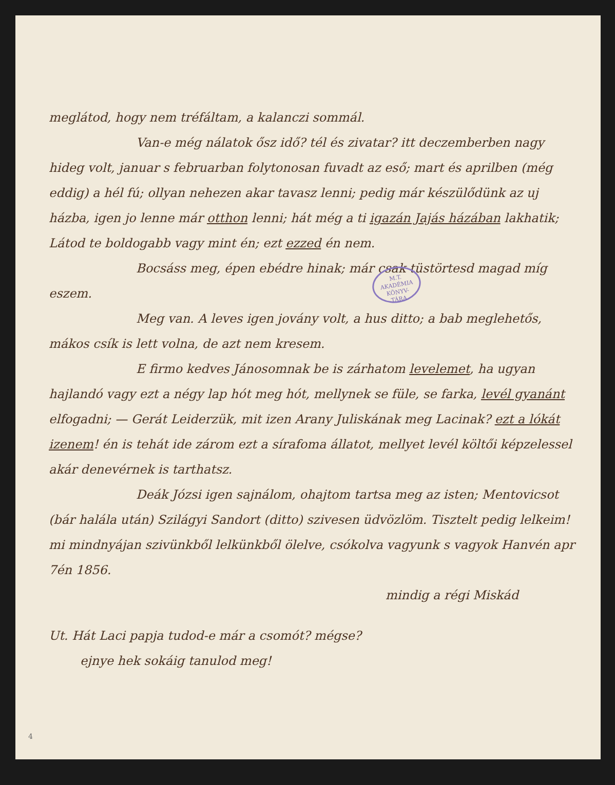M.T. AKADÉMIA
KÖNYV-
TÁRA
meglátod, hogy nem tréfáltam, a kalanczi sommál.
Van-e még nálatok ősz idő? tél és zivatar? itt deczemberben nagy hideg volt, januar s februarban folytonosan fuvadt az eső; mart és aprilben (még eddig) a hél fú; ollyan nehezen akar tavasz lenni; pedig már készülődünk az uj házba, igen jo lenne már otthon lenni; hát még a ti igazán Jajás házában lakhatik; Látod te boldogabb vagy mint én; ezt ezzed én nem.
Bocsáss meg, épen ebédre hinak; már csak tüstörtesd magad míg eszem.
Meg van. A leves igen jovány volt, a hus ditto; a bab meglehetős, mákos csík is lett volna, de azt nem kresem.
E firmo kedves Jánosomnak be is zárhatom levelemet, ha ugyan hajlandó vagy ezt a négy lap hót meg hót, mellynek se füle, se farka, levél gyanánt elfogadni; — Gerát Leiderzük, mit izen Arany Juliskának meg Lacinak? ezt a lókát izenem! én is tehát ide zárom ezt a sírafoma állatot, mellyet levél költői képzelessel akár denevérnek is tarthatsz.
Deák Józsi igen sajnálom, ohajtom tartsa meg az isten; Mentovicsot (bár halála után) Szilágyi Sandort (ditto) szivesen üdvözlöm. Tisztelt pedig lelkeim! mi mindnyájan szivünkből lelkünkből ölelve, csókolva vagyunk s vagyok Hanvén apr 7én 1856.
mindig a régi Miskád
Ut. Hát Laci papja tudod-e már a csomót? mégse?
ejnye hek sokáig tanulod meg!
4